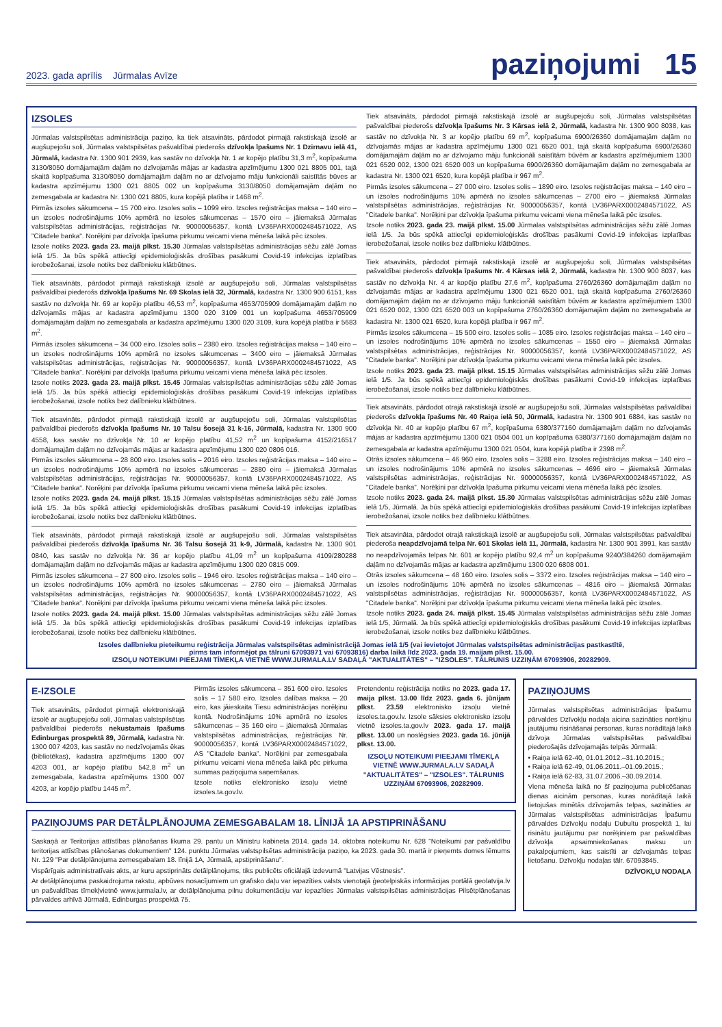2023. gada aprīlis Jūrmalas Avīze
paziņojumi 15
IZSOLES
Jūrmalas valstspilsētas administrācija paziņo, ka tiek atsavināts, pārdodot pirmajā rakstiskajā izsolē ar augšupejošu soli, Jūrmalas valstspilsētas pašvaldībai piederošs dzīvokļa īpašums Nr. 1 Dzirnavu ielā 41, Jūrmalā, kadastra Nr. 1300 901 2939, kas sastāv no dzīvokļa Nr. 1 ar kopējo platību 31,3 m<sup>2</sup>, kopīpašuma 3130/8050 domājamajām daļām no dzīvojamās mājas ar kadastra apzīmējumu 1300 021 8805 001, tajā skaitā kopīpašuma 3130/8050 domājamajām daļām no ar dzīvojamo māju funkcionāli saistītās būves ar kadastra apzīmējumu 1300 021 8805 002 un kopīpašuma 3130/8050 domājamajām daļām no zemesgabala ar kadastra Nr. 1300 021 8805, kura kopējā platība ir 1468 m<sup>2</sup>.
Pirmās izsoles sākumcena – 15 700 eiro. Izsoles solis – 1099 eiro. Izsoles reģistrācijas maksa – 140 eiro – un izsoles nodrošinājums 10% apmērā no izsoles sākumcenas – 1570 eiro – jāiemaksā Jūrmalas valstspilsētas administrācijas, reģistrācijas Nr. 90000056357, kontā LV36PARX0002484571022, AS "Citadele banka". Norēķini par dzīvokļa īpašuma pirkumu veicami viena mēneša laikā pēc izsoles.
Izsole notiks 2023. gada 23. maijā plkst. 15.30 Jūrmalas valstspilsētas administrācijas sēžu zālē Jomas ielā 1/5. Ja būs spēkā attiecīgi epidemioloģiskās drošības pasākumi Covid-19 infekcijas izplatības ierobežošanai, izsole notiks bez dalībnieku klātbūtnes.
Tiek atsavināts, pārdodot pirmajā rakstiskajā izsolē ar augšupejošu soli, Jūrmalas valstspilsētas pašvaldībai piederošs dzīvokļa īpašums Nr. 69 Skolas ielā 32, Jūrmalā, kadastra Nr. 1300 900 6151, kas sastāv no dzīvokļa Nr. 69 ar kopējo platību 46,53 m<sup>2</sup>, kopīpašuma 4653/705909 domājamajām daļām no dzīvojamās mājas ar kadastra apzīmējumu 1300 020 3109 001 un kopīpašuma 4653/705909 domājamajām daļām no zemesgabala ar kadastra apzīmējumu 1300 020 3109, kura kopējā platība ir 5683 m<sup>2</sup>.
Pirmās izsoles sākumcena – 34 000 eiro. Izsoles solis – 2380 eiro. Izsoles reģistrācijas maksa – 140 eiro – un izsoles nodrošinājums 10% apmērā no izsoles sākumcenas – 3400 eiro – jāiemaksā Jūrmalas valstspilsētas administrācijas, reģistrācijas Nr. 90000056357, kontā LV36PARX0002484571022, AS "Citadele banka". Norēķini par dzīvokļa īpašuma pirkumu veicami viena mēneša laikā pēc izsoles.
Izsole notiks 2023. gada 23. maijā plkst. 15.45 Jūrmalas valstspilsētas administrācijas sēžu zālē Jomas ielā 1/5. Ja būs spēkā attiecīgi epidemioloģiskās drošības pasākumi Covid-19 infekcijas izplatības ierobežošanai, izsole notiks bez dalībnieku klātbūtnes.
Tiek atsavināts, pārdodot pirmajā rakstiskajā izsolē ar augšupejošu soli, Jūrmalas valstspilsētas pašvaldībai piederošs dzīvokļa īpašums Nr. 10 Talsu šosejā 31 k-16, Jūrmalā, kadastra Nr. 1300 900 4558, kas sastāv no dzīvokļa Nr. 10 ar kopējo platību 41,52 m<sup>2</sup> un kopīpašuma 4152/216517 domājamajām daļām no dzīvojamās mājas ar kadastra apzīmējumu 1300 020 0806 016.
Pirmās izsoles sākumcena – 28 800 eiro. Izsoles solis – 2016 eiro. Izsoles reģistrācijas maksa – 140 eiro – un izsoles nodrošinājums 10% apmērā no izsoles sākumcenas – 2880 eiro – jāiemaksā Jūrmalas valstspilsētas administrācijas, reģistrācijas Nr. 90000056357, kontā LV36PARX0002484571022, AS "Citadele banka". Norēķini par dzīvokļa īpašuma pirkumu veicami viena mēneša laikā pēc izsoles.
Izsole notiks 2023. gada 24. maijā plkst. 15.15 Jūrmalas valstspilsētas administrācijas sēžu zālē Jomas ielā 1/5. Ja būs spēkā attiecīgi epidemioloģiskās drošības pasākumi Covid-19 infekcijas izplatības ierobežošanai, izsole notiks bez dalībnieku klātbūtnes.
Tiek atsavināts, pārdodot pirmajā rakstiskajā izsolē ar augšupejošu soli, Jūrmalas valstspilsētas pašvaldībai piederošs dzīvokļa īpašums Nr. 36 Talsu šosejā 31 k-9, Jūrmalā, kadastra Nr. 1300 901 0840, kas sastāv no dzīvokļa Nr. 36 ar kopējo platību 41,09 m<sup>2</sup> un kopīpašuma 4109/280288 domājamajām daļām no dzīvojamās mājas ar kadastra apzīmējumu 1300 020 0815 009.
Pirmās izsoles sākumcena – 27 800 eiro. Izsoles solis – 1946 eiro. Izsoles reģistrācijas maksa – 140 eiro – un izsoles nodrošinājums 10% apmērā no izsoles sākumcenas – 2780 eiro – jāiemaksā Jūrmalas valstspilsētas administrācijas, reģistrācijas Nr. 90000056357, kontā LV36PARX0002484571022, AS "Citadele banka". Norēķini par dzīvokļa īpašuma pirkumu veicami viena mēneša laikā pēc izsoles.
Izsole notiks 2023. gada 24. maijā plkst. 15.00 Jūrmalas valstspilsētas administrācijas sēžu zālē Jomas ielā 1/5. Ja būs spēkā attiecīgi epidemioloģiskās drošības pasākumi Covid-19 infekcijas izplatības ierobežošanai, izsole notiks bez dalībnieku klātbūtnes.
Tiek atsavināts, pārdodot pirmajā rakstiskajā izsolē ar augšupejošu soli, Jūrmalas valstspilsētas pašvaldībai piederošs dzīvokļa īpašums Nr. 3 Kārsas ielā 2, Jūrmalā, kadastra Nr. 1300 900 8038, kas sastāv no dzīvokļa Nr. 3 ar kopējo platību 69 m<sup>2</sup>, kopīpašuma 6900/26360 domājamajām daļām no dzīvojamās mājas ar kadastra apzīmējumu 1300 021 6520 001, tajā skaitā kopīpašuma 6900/26360 domājamajām daļām no ar dzīvojamo māju funkcionāli saistītām būvēm ar kadastra apzīmējumiem 1300 021 6520 002, 1300 021 6520 003 un kopīpašuma 6900/26360 domājamajām daļām no zemesgabala ar kadastra Nr. 1300 021 6520, kura kopējā platība ir 967 m<sup>2</sup>.
Pirmās izsoles sākumcena – 27 000 eiro. Izsoles solis – 1890 eiro. Izsoles reģistrācijas maksa – 140 eiro – un izsoles nodrošinājums 10% apmērā no izsoles sākumcenas – 2700 eiro – jāiemaksā Jūrmalas valstspilsētas administrācijas, reģistrācijas Nr. 90000056357, kontā LV36PARX0002484571022, AS "Citadele banka". Norēķini par dzīvokļa īpašuma pirkumu veicami viena mēneša laikā pēc izsoles.
Izsole notiks 2023. gada 23. maijā plkst. 15.00 Jūrmalas valstspilsētas administrācijas sēžu zālē Jomas ielā 1/5. Ja būs spēkā attiecīgi epidemioloģiskās drošības pasākumi Covid-19 infekcijas izplatības ierobežošanai, izsole notiks bez dalībnieku klātbūtnes.
Tiek atsavināts, pārdodot pirmajā rakstiskajā izsolē ar augšupejošu soli, Jūrmalas valstspilsētas pašvaldībai piederošs dzīvokļa īpašums Nr. 4 Kārsas ielā 2, Jūrmalā, kadastra Nr. 1300 900 8037, kas sastāv no dzīvokļa Nr. 4 ar kopējo platību 27,6 m<sup>2</sup>, kopīpašuma 2760/26360 domājamajām daļām no dzīvojamās mājas ar kadastra apzīmējumu 1300 021 6520 001, tajā skaitā kopīpašuma 2760/26360 domājamajām daļām no ar dzīvojamo māju funkcionāli saistītām būvēm ar kadastra apzīmējumiem 1300 021 6520 002, 1300 021 6520 003 un kopīpašuma 2760/26360 domājamajām daļām no zemesgabala ar kadastra Nr. 1300 021 6520, kura kopējā platība ir 967 m<sup>2</sup>.
Pirmās izsoles sākumcena – 15 500 eiro. Izsoles solis – 1085 eiro. Izsoles reģistrācijas maksa – 140 eiro – un izsoles nodrošinājums 10% apmērā no izsoles sākumcenas – 1550 eiro – jāiemaksā Jūrmalas valstspilsētas administrācijas, reģistrācijas Nr. 90000056357, kontā LV36PARX0002484571022, AS "Citadele banka". Norēķini par dzīvokļa īpašuma pirkumu veicami viena mēneša laikā pēc izsoles.
Izsole notiks 2023. gada 23. maijā plkst. 15.15 Jūrmalas valstspilsētas administrācijas sēžu zālē Jomas ielā 1/5. Ja būs spēkā attiecīgi epidemioloģiskās drošības pasākumi Covid-19 infekcijas izplatības ierobežošanai, izsole notiks bez dalībnieku klātbūtnes.
Tiek atsavināts, pārdodot otrajā rakstiskajā izsolē ar augšupejošu soli, Jūrmalas valstspilsētas pašvaldībai piederošs dzīvokļa īpašums Nr. 40 Raiņa ielā 50, Jūrmalā, kadastra Nr. 1300 901 6884, kas sastāv no dzīvokļa Nr. 40 ar kopējo platību 67 m<sup>2</sup>, kopīpašuma 6380/377160 domājamajām daļām no dzīvojamās mājas ar kadastra apzīmējumu 1300 021 0504 001 un kopīpašuma 6380/377160 domājamajām daļām no zemesgabala ar kadastra apzīmējumu 1300 021 0504, kura kopējā platība ir 2398 m<sup>2</sup>.
Otrās izsoles sākumcena – 46 960 eiro. Izsoles solis – 3288 eiro. Izsoles reģistrācijas maksa – 140 eiro – un izsoles nodrošinājums 10% apmērā no izsoles sākumcenas – 4696 eiro – jāiemaksā Jūrmalas valstspilsētas administrācijas, reģistrācijas Nr. 90000056357, kontā LV36PARX0002484571022, AS "Citadele banka". Norēķini par dzīvokļa īpašuma pirkumu veicami viena mēneša laikā pēc izsoles.
Izsole notiks 2023. gada 24. maijā plkst. 15.30 Jūrmalas valstspilsētas administrācijas sēžu zālē Jomas ielā 1/5, Jūrmalā. Ja būs spēkā attiecīgi epidemioloģiskās drošības pasākumi Covid-19 infekcijas izplatības ierobežošanai, izsole notiks bez dalībnieku klātbūtnes.
Tiek atsavināta, pārdodot otrajā rakstiskajā izsolē ar augšupejošu soli, Jūrmalas valstspilsētas pašvaldībai piederoša neapdzīvojamā telpa Nr. 601 Skolas ielā 11, Jūrmalā, kadastra Nr. 1300 901 3991, kas sastāv no neapdzīvojamās telpas Nr. 601 ar kopējo platību 92,4 m<sup>2</sup> un kopīpašuma 9240/384260 domājamajām daļām no dzīvojamās mājas ar kadastra apzīmējumu 1300 020 6808 001.
Otrās izsoles sākumcena – 48 160 eiro. Izsoles solis – 3372 eiro. Izsoles reģistrācijas maksa – 140 eiro – un izsoles nodrošinājums 10% apmērā no izsoles sākumcenas – 4816 eiro – jāiemaksā Jūrmalas valstspilsētas administrācijas, reģistrācijas Nr. 90000056357, kontā LV36PARX0002484571022, AS "Citadele banka". Norēķini par dzīvokļa īpašuma pirkumu veicami viena mēneša laikā pēc izsoles.
Izsole notiks 2023. gada 24. maijā plkst. 15.45 Jūrmalas valstspilsētas administrācijas sēžu zālē Jomas ielā 1/5, Jūrmalā. Ja būs spēkā attiecīgi epidemioloģiskās drošības pasākumi Covid-19 infekcijas izplatības ierobežošanai, izsole notiks bez dalībnieku klātbūtnes.
Izsoles dalībnieku pieteikumu reģistrācija Jūrmalas valstspilsētas administrācijā Jomas ielā 1/5 (vai ievietojot Jūrmalas valstspilsētas administrācijas pastkastītē,
pirms tam informējot pa tālruni 67093971 vai 67093816) darba laikā līdz 2023. gada 19. maijam plkst. 15.00.
IZSOĻU NOTEIKUMI PIEEJAMI TĪMEKĻA VIETNĒ WWW.JURMALA.LV SADAĻĀ "AKTUALITĀTES" – "IZSOLES". TĀLRUNIS UZZIŅĀM 67093906, 20282909.
E-IZSOLE
Tiek atsavināts, pārdodot pirmajā elektroniskajā izsolē ar augšupejošu soli, Jūrmalas valstspilsētas pašvaldībai piederošs nekustamais īpašums Edinburgas prospektā 89, Jūrmalā, kadastra Nr. 1300 007 4203, kas sastāv no nedzīvojamās ēkas (bibliotēkas), kadastra apzīmējums 1300 007 4203 001, ar kopējo platību 542,8 m<sup>2</sup> un zemesgabala, kadastra apzīmējums 1300 007 4203, ar kopējo platību 1445 m<sup>2</sup>.
Pirmās izsoles sākumcena – 351 600 eiro. Izsoles solis – 17 580 eiro. Izsoles dalības maksa – 20 eiro, kas jāieskaita Tiesu administrācijas norēķinu kontā. Nodrošinājums 10% apmērā no izsoles sākumcenas – 35 160 eiro – jāiemaksā Jūrmalas valstspilsētas administrācijas, reģistrācijas Nr. 90000056357, kontā LV36PARX0002484571022, AS "Citadele banka". Norēķini par zemesgabala pirkumu veicami viena mēneša laikā pēc pirkuma summas paziņojuma saņemšanas.
Izsole notiks elektronisko izsoļu vietnē izsoles.ta.gov.lv.
Pretendentu reģistrācija notiks no 2023. gada 17. maija plkst. 13.00 līdz 2023. gada 6. jūnijam plkst. 23.59 elektronisko izsoļu vietnē izsoles.ta.gov.lv. Izsole sāksies elektronisko izsoļu vietnē izsoles.ta.gov.lv 2023. gada 17. maijā plkst. 13.00 un noslēgsies 2023. gada 16. jūnijā plkst. 13.00.
IZSOĻU NOTEIKUMI PIEEJAMI TĪMEKĻA VIETNĒ WWW.JURMALA.LV SADAĻĀ "AKTUALITĀTES" – "IZSOLES". TĀLRUNIS UZZIŅĀM 67093906, 20282909.
PAZIŅOJUMS PAR DETĀLPLĀNOJUMA ZEMESGABALAM 18. LĪNIJĀ 1A APSTIPRINĀŠANU
Saskaņā ar Teritorijas attīstības plānošanas likuma 29. pantu un Ministru kabineta 2014. gada 14. oktobra noteikumu Nr. 628 "Noteikumi par pašvaldību teritorijas attīstības plānošanas dokumentiem" 124. punktu Jūrmalas valstspilsētas administrācija paziņo, ka 2023. gada 30. martā ir pieņemts domes lēmums Nr. 129 "Par detālplānojuma zemesgabalam 18. līnijā 1A, Jūrmalā, apstiprināšanu".
Vispārīgais administratīvais akts, ar kuru apstiprināts detālplānojums, tiks publicēts oficiālajā izdevumā "Latvijas Vēstnesis".
Ar detālplānojuma paskaidrojuma rakstu, apbūves nosacījumiem un grafisko daļu var iepazīties valsts vienotajā ģeotelpiskās informācijas portālā geolatvija.lv un pašvaldības tīmekļvietnē www.jurmala.lv, ar detālplānojuma pilnu dokumentāciju var iepazīties Jūrmalas valstspilsētas administrācijas Pilsētplānošanas pārvaldes arhīvā Jūrmalā, Edinburgas prospektā 75.
PAZIŅOJUMS
Jūrmalas valstspilsētas administrācijas Īpašumu pārvaldes Dzīvokļu nodaļa aicina sazināties norēķinu jautājumu risināšanai personas, kuras norādītajā laikā dzīvoja Jūrmalas valstspilsētas pašvaldībai piederošajās dzīvojamajās telpās Jūrmalā:
• Raiņa ielā 62-40, 01.01.2012.–31.10.2015.;
• Raiņa ielā 62-49, 01.06.2011.–01.09.2015.;
• Raiņa ielā 62-83, 31.07.2006.–30.09.2014.
Viena mēneša laikā no šī paziņojuma publicēšanas dienas aicinām personas, kuras norādītajā laikā lietojušas minētās dzīvojamās telpas, sazināties ar Jūrmalas valstspilsētas administrācijas Īpašumu pārvaldes Dzīvokļu nodaļu Dubultu prospektā 1, lai risinātu jautājumu par norēķiniem par pašvaldības dzīvokļa apsaimniekošanas maksu un pakalpojumiem, kas saistīti ar dzīvojamās telpas lietošanu. Dzīvokļu nodaļas tālr. 67093845.
DZĪVOKĻU NODAĻA